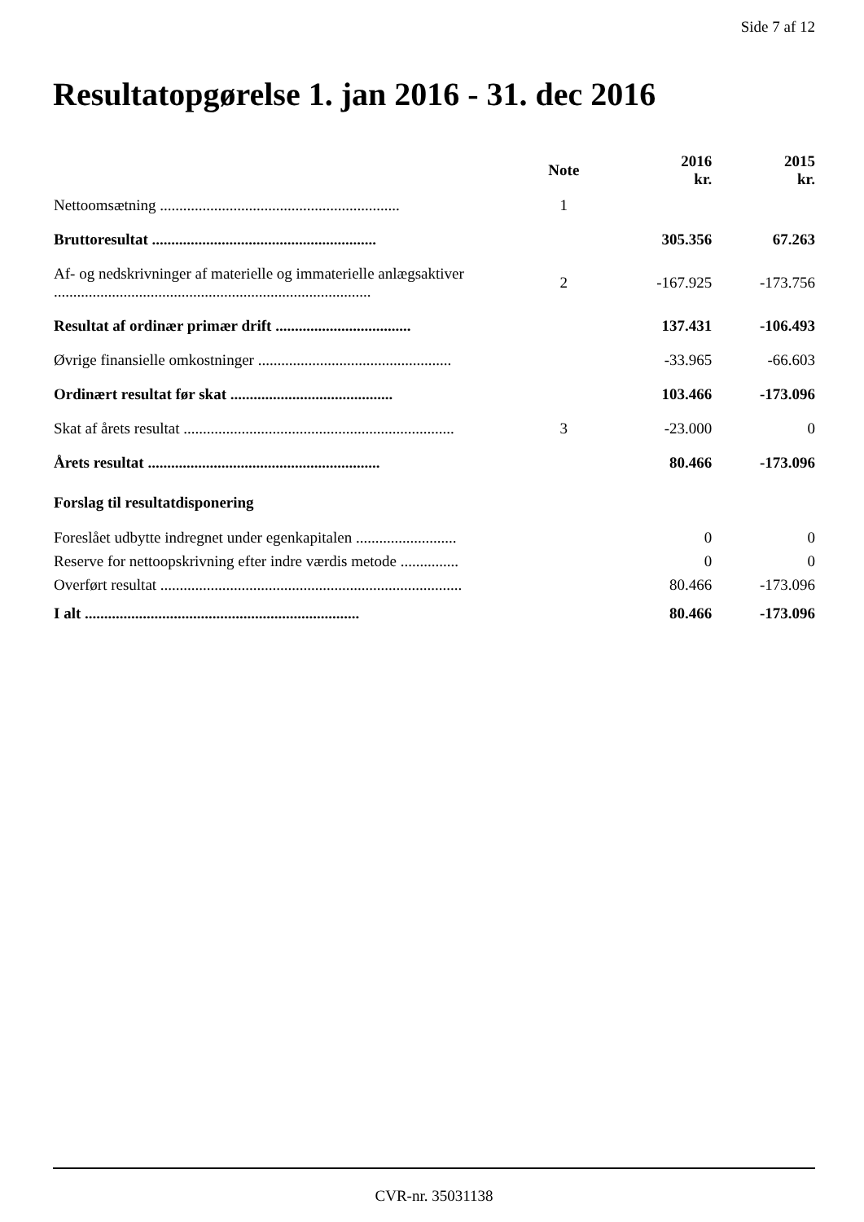Side 7 af 12
Resultatopgørelse 1. jan 2016 - 31. dec 2016
| | Note | 2016 kr. | 2015 kr. |
| --- | --- | --- | --- |
| Nettoomsætning .............................................................. | 1 | | |
| Bruttoresultat .......................................................... | | 305.356 | 67.263 |
| Af- og nedskrivninger af materielle og immaterielle anlægsaktiver .................................................................................. | 2 | -167.925 | -173.756 |
| Resultat af ordinær primær drift ................................... | | 137.431 | -106.493 |
| Øvrige finansielle omkostninger .................................................. | | -33.965 | -66.603 |
| Ordinært resultat før skat .......................................... | | 103.466 | -173.096 |
| Skat af årets resultat ...................................................................... | 3 | -23.000 | 0 |
| Årets resultat ............................................................ | | 80.466 | -173.096 |
| Forslag til resultatdisponering | | | |
| Foreslået udbytte indregnet under egenkapitalen .......................... | | 0 | 0 |
| Reserve for nettoopskrivning efter indre værdis metode ............... | | 0 | 0 |
| Overført resultat .............................................................................. | | 80.466 | -173.096 |
| I alt ....................................................................... | | 80.466 | -173.096 |
CVR-nr. 35031138